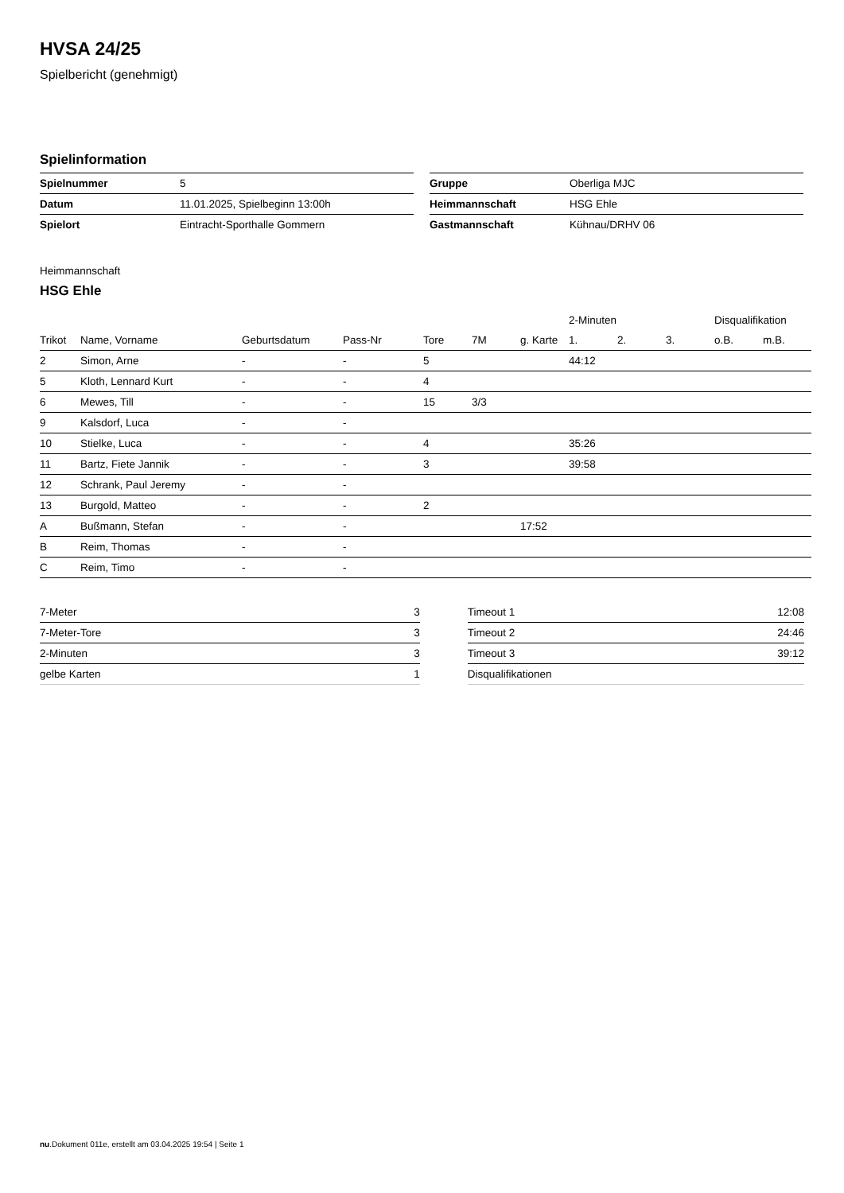HVSA 24/25
Spielbericht (genehmigt)
Spielinformation
| Spielnummer | 5 |
| Datum | 11.01.2025, Spielbeginn 13:00h |
| Spielort | Eintracht-Sporthalle Gommern |
| Gruppe | Oberliga MJC |
| Heimmannschaft | HSG Ehle |
| Gastmannschaft | Kühnau/DRHV 06 |
Heimmannschaft
HSG Ehle
| | | | | | | | 2-Minuten | | | Disqualifikation | |
| --- | --- | --- | --- | --- | --- | --- | --- | --- | --- | --- | --- |
| Trikot | Name, Vorname | Geburtsdatum | Pass-Nr | Tore | 7M | g. Karte | 1. | 2. | 3. | o.B. | m.B. |
| 2 | Simon, Arne | - | - | 5 | | | 44:12 | | | | |
| 5 | Kloth, Lennard Kurt | - | - | 4 | | | | | | | |
| 6 | Mewes, Till | - | - | 15 | 3/3 | | | | | | |
| 9 | Kalsdorf, Luca | - | - | | | | | | | | |
| 10 | Stielke, Luca | - | - | 4 | | | 35:26 | | | | |
| 11 | Bartz, Fiete Jannik | - | - | 3 | | | 39:58 | | | | |
| 12 | Schrank, Paul Jeremy | - | - | | | | | | | | |
| 13 | Burgold, Matteo | - | - | 2 | | | | | | | |
| A | Bußmann, Stefan | - | - | | | 17:52 | | | | | |
| B | Reim, Thomas | - | - | | | | | | | | |
| C | Reim, Timo | - | - | | | | | | | | |
| 7-Meter | 3 |
| 7-Meter-Tore | 3 |
| 2-Minuten | 3 |
| gelbe Karten | 1 |
| Timeout 1 | 12:08 |
| Timeout 2 | 24:46 |
| Timeout 3 | 39:12 |
| Disqualifikationen | |
nu.Dokument 011e, erstellt am 03.04.2025 19:54 | Seite 1